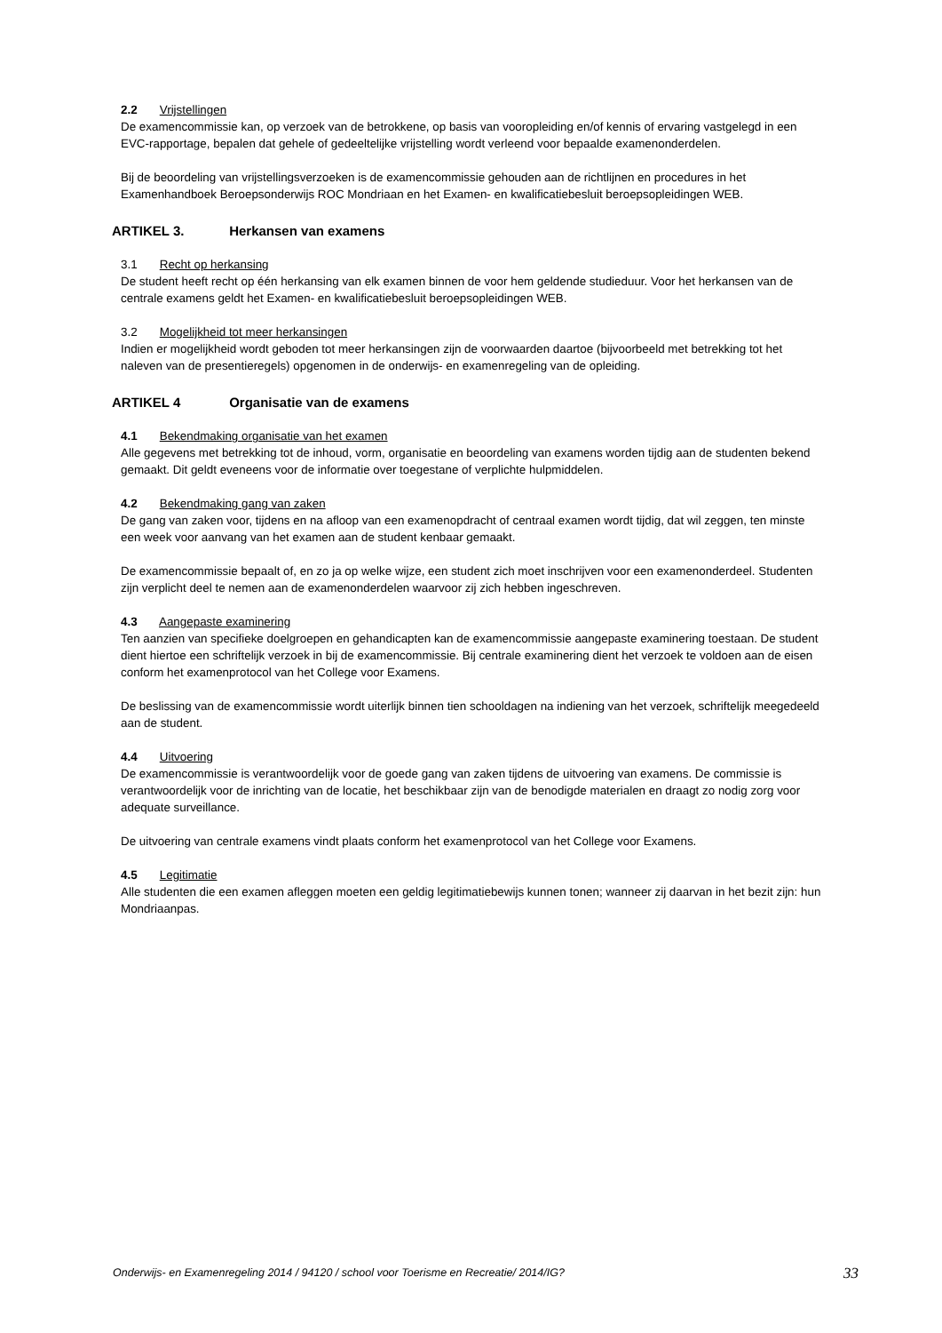2.2 Vrijstellingen
De examencommissie kan, op verzoek van de betrokkene, op basis van vooropleiding en/of kennis of ervaring vastgelegd in een EVC-rapportage, bepalen dat gehele of gedeeltelijke vrijstelling wordt verleend voor bepaalde examenonderdelen.
Bij de beoordeling van vrijstellingsverzoeken is de examencommissie gehouden aan de richtlijnen en procedures in het Examenhandboek Beroepsonderwijs ROC Mondriaan en het Examen- en kwalificatiebesluit beroepsopleidingen WEB.
ARTIKEL 3. Herkansen van examens
3.1 Recht op herkansing
De student heeft recht op één herkansing van elk examen binnen de voor hem geldende studieduur. Voor het herkansen van de centrale examens geldt het Examen- en kwalificatiebesluit beroepsopleidingen WEB.
3.2 Mogelijkheid tot meer herkansingen
Indien er mogelijkheid wordt geboden tot meer herkansingen zijn de voorwaarden daartoe (bijvoorbeeld met betrekking tot het naleven van de presentieregels) opgenomen in de onderwijs- en examenregeling van de opleiding.
ARTIKEL 4 Organisatie van de examens
4.1 Bekendmaking organisatie van het examen
Alle gegevens met betrekking tot de inhoud, vorm, organisatie en beoordeling van examens worden tijdig aan de studenten bekend gemaakt. Dit geldt eveneens voor de informatie over toegestane of verplichte hulpmiddelen.
4.2 Bekendmaking gang van zaken
De gang van zaken voor, tijdens en na afloop van een examenopdracht of centraal examen wordt tijdig, dat wil zeggen, ten minste een week voor aanvang van het examen aan de student kenbaar gemaakt.
De examencommissie bepaalt of, en zo ja op welke wijze, een student zich moet inschrijven voor een examenonderdeel. Studenten zijn verplicht deel te nemen aan de examenonderdelen waarvoor zij zich hebben ingeschreven.
4.3 Aangepaste examinering
Ten aanzien van specifieke doelgroepen en gehandicapten kan de examencommissie aangepaste examinering toestaan. De student dient hiertoe een schriftelijk verzoek in bij de examencommissie. Bij centrale examinering dient het verzoek te voldoen aan de eisen conform het examenprotocol van het College voor Examens.
De beslissing van de examencommissie wordt uiterlijk binnen tien schooldagen na indiening van het verzoek, schriftelijk meegedeeld aan de student.
4.4 Uitvoering
De examencommissie is verantwoordelijk voor de goede gang van zaken tijdens de uitvoering van examens. De commissie is verantwoordelijk voor de inrichting van de locatie, het beschikbaar zijn van de benodigde materialen en draagt zo nodig zorg voor adequate surveillance.
De uitvoering van centrale examens vindt plaats conform het examenprotocol van het College voor Examens.
4.5 Legitimatie
Alle studenten die een examen afleggen moeten een geldig legitimatiebewijs kunnen tonen; wanneer zij daarvan in het bezit zijn: hun Mondriaanpas.
Onderwijs- en Examenregeling 2014 / 94120 / school voor Toerisme en Recreatie/ 2014/IG? 33